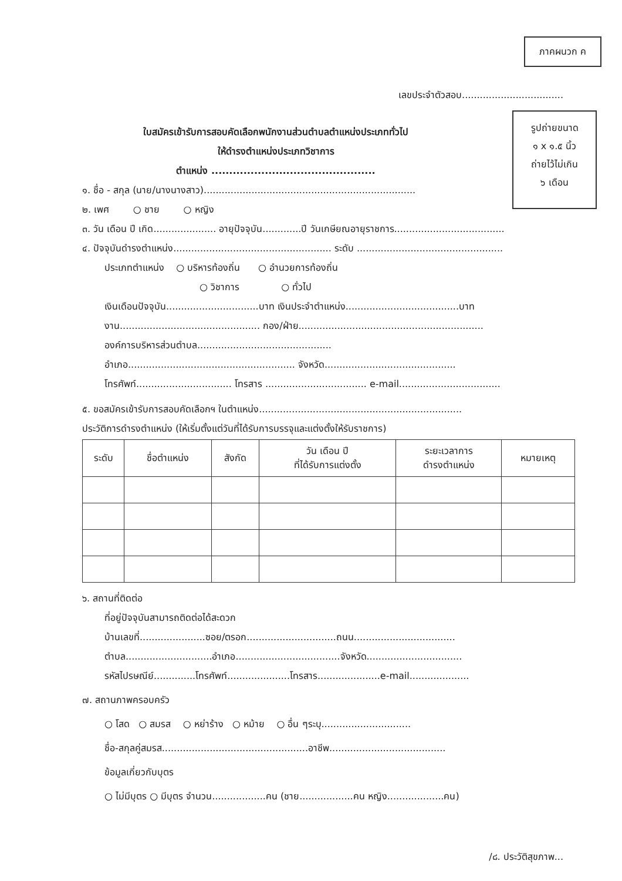ภาคผนวก ค
รูปถ่ายขนาด
๑ x ๑.๕ นิ้ว
ถ่ายไว้ไม่เกิน
๖ เดือน
เลขประจำตัวสอบ..................................
ใบสมัครเข้ารับการสอบคัดเลือกพนักงานส่วนตำบลตำแหน่งประเภททั่วไป
ให้ดำรงตำแหน่งประเภทวิชาการ
ตำแหน่ง ..............................................
๑. ชื่อ - สกุล (นาย/นางนางสาว).......................................................................
๒. เพศ ○ ชาย ○ หญิง
๓. วัน เดือน ปี เกิด..................... อายุปัจจุบัน.............ปี วันเกษียณอายุราชการ.....................................
๔. ปัจจุบันดำรงตำแหน่ง..................................................... ระดับ .................................................
ประเภทตำแหน่ง ○ บริหารท้องถิ่น ○ อำนวยการท้องถิ่น
○ วิชาการ ○ ทั่วไป
เงินเดือนปัจจุบัน...............................บาท เงินประจำตำแหน่ง......................................บาท
งาน............................................... กอง/ฝ่าย..............................................................
องค์การบริหารส่วนตำบล.............................................
อำเภอ........................................................ จังหวัด............................................
โทรศัพท์................................ โทรสาร .................................. e-mail..................................
๕. ขอสมัครเข้ารับการสอบคัดเลือกฯ ในตำแหน่ง....................................................................
ประวัติการดำรงตำแหน่ง (ให้เริ่มตั้งแต่วันที่ได้รับการบรรจุและแต่งตั้งให้รับราชการ)
| ระดับ | ชื่อตำแหน่ง | สังกัด | วัน เดือน ปี ที่ได้รับการแต่งตั้ง | ระยะเวลาการ ดำรงตำแหน่ง | หมายเหตุ |
| --- | --- | --- | --- | --- | --- |
๖. สถานที่ติดต่อ
ที่อยู่ปัจจุบันสามารถติดต่อได้สะดวก
บ้านเลขที่......................ซอย/ตรอก..............................ถนน..................................
ตำบล.............................อำเภอ...................................จังหวัด................................
รหัสไปรษณีย์..............โทรศัพท์.....................โทรสาร.....................e-mail....................
๗. สถานภาพครอบครัว
○ โสด ○ สมรส ○ หย่าร้าง ○ หม้าย ○ อื่น ๆระบุ..............................
ชื่อ-สกุลคู่สมรส.................................................อาชีพ.......................................
ข้อมูลเกี่ยวกับบุตร
○ ไม่มีบุตร ○ มีบุตร จำนวน..................คน (ชาย..................คน หญิง...................คน)
/๘. ประวัติสุขภาพ...